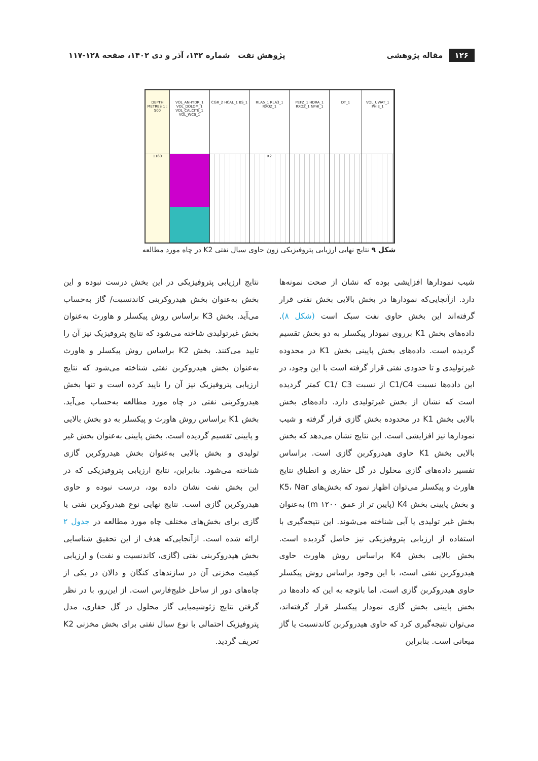۱۲۶ مقاله پژوهشی
پژوهش نفت شماره ۱۳۲، آذر و دی ۱۴۰۲، صفحه ۱۲۸-۱۱۷
DEPTH METRES 1 : 500
1160
VOL_ANHYDR_1 VOL_DOLOM_1 VOL_CALCITE_1 VOL_WCS_1
CGR_2 HCAL_1 BS_1 RLA5_1 RLA3_1 RXOZ_1
K2
PEFZ_1 HDRA_1 RXOZ_1 NPHI_1 DT_1 VOL_UWAT_1 PHIE_1
شکل ۹ نتایج نهایی ارزیابی پتروفیزیکی زون حاوی سیال نفتی K2 در چاه مورد مطالعه
شیب نمودارها افزایشی بوده که نشان از صحت نمونه‌ها دارد. ازآنجایی‌که نمودارها در بخش بالایی بخش نفتی قرار گرفته‌اند این بخش حاوی نفت سبک است (شکل ۸). داده‌های بخش K1 برروی نمودار پیکسلر به دو بخش تقسیم گردیده است. داده‌های بخش پایینی بخش K1 در محدوده غیرتولیدی و تا حدودی نفتی قرار گرفته است با این وجود، در این داده‌ها نسبت C1/C4 از نسبت C1/ C3 کمتر گردیده است که نشان از بخش غیرتولیدی دارد. داده‌های بخش بالایی بخش K1 در محدوده بخش گازی قرار گرفته و شیب نمودارها نیز افزایشی است. این نتایج نشان می‌دهد که بخش بالایی بخش K1 حاوی هیدروکربن گازی است. براساس تفسیر داده‌های گازی محلول در گل حفاری و انطباق نتایج هاورث و پیکسلر می‌توان اظهار نمود که بخش‌های K5، Nar و بخش پایینی بخش K4 (پایین تر از عمق m ۱۲۰۰) به‌عنوان بخش غیر تولیدی یا آبی شناخته می‌شوند. این نتیجه‌گیری با استفاده از ارزیابی پتروفیزیکی نیز حاصل گردیده است. بخش بالایی بخش K4 براساس روش هاورث حاوی هیدروکربن نفتی است، با این وجود براساس روش پیکسلر حاوی هیدروکربن گازی است. اما باتوجه به این که داده‌ها در بخش پایینی بخش گازی نمودار پیکسلر قرار گرفته‌اند، می‌توان نتیجه‌گیری کرد که حاوی هیدروکربن کاندنسیت یا گاز میعانی است. بنابراین
نتایج ارزیابی پتروفیزیکی در این بخش درست نبوده و این بخش به‌عنوان بخش هیدروکربنی کاندنسیت/ گاز به‌حساب می‌آید. بخش K3 براساس روش پیکسلر و هاورث به‌عنوان بخش غیرتولیدی شاخته می‌شود که نتایج پتروفیزیک نیز آن را تایید می‌کنند. بخش K2 براساس روش پیکسلر و هاورث به‌عنوان بخش هیدروکربن نفتی شناخته می‌شود که نتایج ارزیابی پتروفیزیک نیز آن را تایید کرده است و تنها بخش هیدروکربنی نفتی در چاه مورد مطالعه به‌حساب می‌آید. بخش K1 براساس روش هاورث و پیکسلر به دو بخش بالایی و پایینی تقسیم گردیده است. بخش پایینی به‌عنوان بخش غیر تولیدی و بخش بالایی به‌عنوان بخش هیدروکربن گازی شناخته می‌شود. بنابراین، نتایج ارزیابی پتروفیزیکی که در این بخش نفت نشان داده بود، درست نبوده و حاوی هیدروکربن گازی است. نتایج نهایی نوع هیدروکربن نفتی یا گازی برای بخش‌های مختلف چاه مورد مطالعه در جدول ۲ ارائه شده است. ازآنجایی‌که هدف از این تحقیق شناسایی بخش هیدروکربنی نفتی (گازی، کاندنسیت و نفت) و ارزیابی کیفیت مخزنی آن در سازندهای کنگان و دالان در یکی از چاه‌های دور از ساحل خلیج‌فارس است. از این‌رو، با در نظر گرفتن نتایج ژئوشیمیایی گاز محلول در گل حفاری، مدل پتروفیزیک احتمالی با نوع سیال نفتی برای بخش مخزنی K2 تعریف گردید.